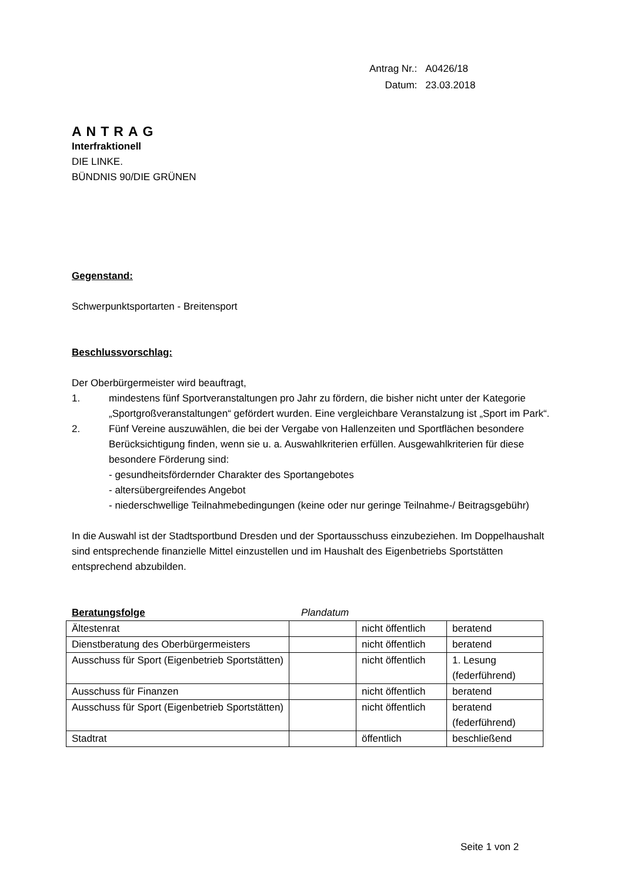| Antrag Nr.: | A0426/18 |
| Datum: | 23.03.2018 |
ANTRAG
Interfraktionell
DIE LINKE.
BÜNDNIS 90/DIE GRÜNEN
Gegenstand:
Schwerpunktsportarten - Breitensport
Beschlussvorschlag:
Der Oberbürgermeister wird beauftragt,
1. mindestens fünf Sportveranstaltungen pro Jahr zu fördern, die bisher nicht unter der Kategorie „Sportgroßveranstaltungen“ gefördert wurden. Eine vergleichbare Veranstalzung ist „Sport im Park“.
2. Fünf Vereine auszuwählen, die bei der Vergabe von Hallenzeiten und Sportflächen besondere Berücksichtigung finden, wenn sie u. a. Auswahlkriterien erfüllen. Ausgewahlkriterien für diese besondere Förderung sind:
- gesundheitsfördernder Charakter des Sportangebotes
- altersübergreifendes Angebot
- niederschwellige Teilnahmebedingungen (keine oder nur geringe Teilnahme-/ Beitragsgebühr)
In die Auswahl ist der Stadtsportbund Dresden und der Sportausschuss einzubeziehen. Im Doppelhaushalt sind entsprechende finanzielle Mittel einzustellen und im Haushalt des Eigenbetriebs Sportstätten entsprechend abzubilden.
Beratungsfolge Plandatum
| Ältestenrat | | nicht öffentlich | beratend |
| Dienstberatung des Oberbürgermeisters | | nicht öffentlich | beratend |
| Ausschuss für Sport (Eigenbetrieb Sportstätten) | | nicht öffentlich | 1. Lesung (federführend) |
| Ausschuss für Finanzen | | nicht öffentlich | beratend |
| Ausschuss für Sport (Eigenbetrieb Sportstätten) | | nicht öffentlich | beratend (federführend) |
| Stadtrat | | öffentlich | beschließend |
Seite 1 von 2